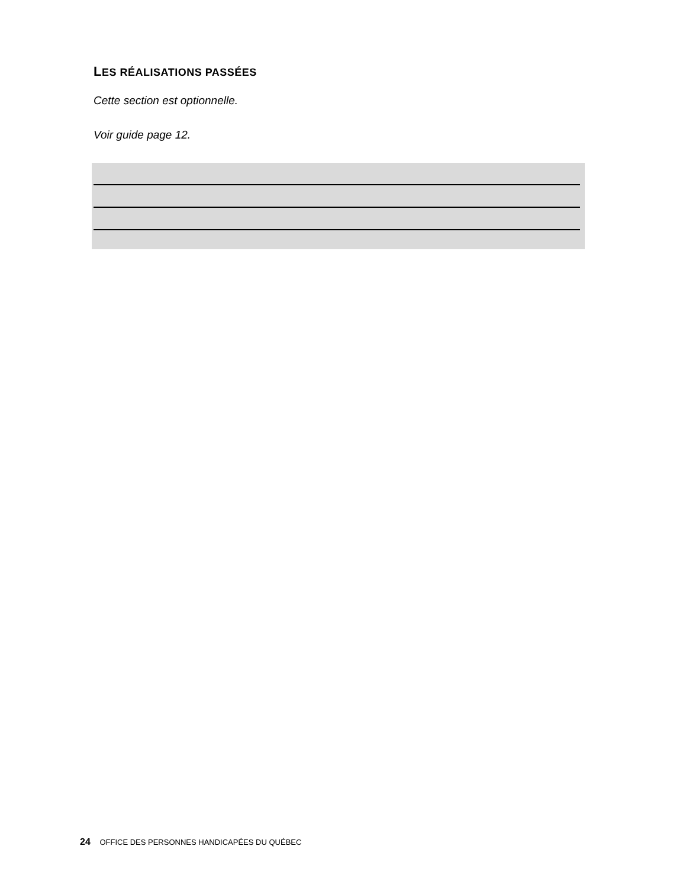LES RÉALISATIONS PASSÉES
Cette section est optionnelle.
Voir guide page 12.
24 OFFICE DES PERSONNES HANDICAPÉES DU QUÉBEC